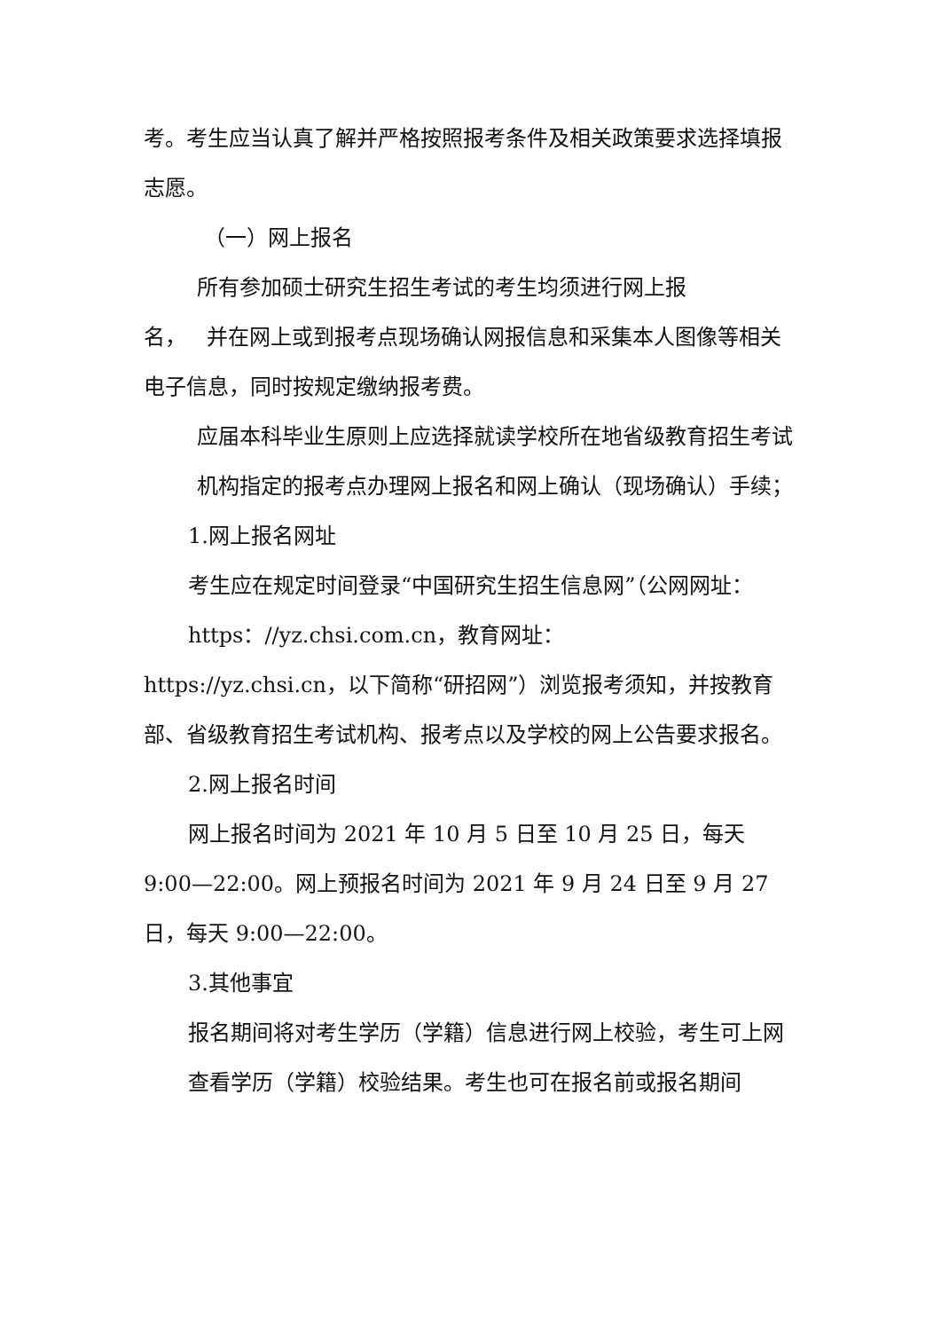考。考生应当认真了解并严格按照报考条件及相关政策要求选择填报志愿。
（一）网上报名
所有参加硕士研究生招生考试的考生均须进行网上报
名， 并在网上或到报考点现场确认网报信息和采集本人图像等相关电子信息，同时按规定缴纳报考费。
应届本科毕业生原则上应选择就读学校所在地省级教育招生考试机构指定的报考点办理网上报名和网上确认（现场确认）手续；
1.网上报名网址
考生应在规定时间登录“中国研究生招生信息网”（公网网址：https：//yz.chsi.com.cn，教育网址：
https://yz.chsi.cn，以下简称“研招网”）浏览报考须知，并按教育部、省级教育招生考试机构、报考点以及学校的网上公告要求报名。
2.网上报名时间
网上报名时间为 2021 年 10 月 5 日至 10 月 25 日，每天
9:00—22:00。网上预报名时间为 2021 年 9 月 24 日至 9 月 27 日，每天 9:00—22:00。
3.其他事宜
报名期间将对考生学历（学籍）信息进行网上校验，考生可上网查看学历（学籍）校验结果。考生也可在报名前或报名期间